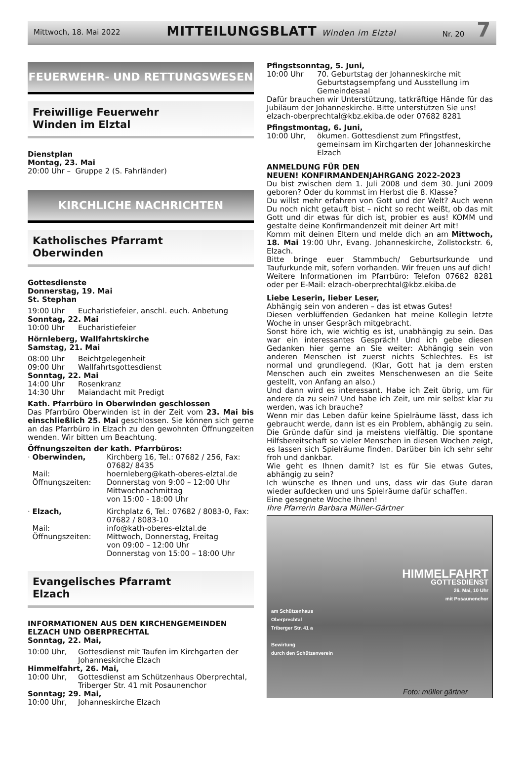Mittwoch, 18. Mai 2022 MITTEILUNGSBLATT Winden im Elztal Nr. 20 7
FEUERWEHR- UND RETTUNGSWESEN
Freiwillige Feuerwehr
Winden im Elztal
Dienstplan
Montag, 23. Mai
20:00 Uhr – Gruppe 2 (S. Fahrländer)
KIRCHLICHE NACHRICHTEN
Katholisches Pfarramt
Oberwinden
Gottesdienste
Donnerstag, 19. Mai
St. Stephan
19:00 Uhr Eucharistiefeier, anschl. euch. Anbetung
Sonntag, 22. Mai
10:00 Uhr Eucharistiefeier
Hörnleberg, Wallfahrtskirche
Samstag, 21. Mai
08:00 Uhr Beichtgelegenheit
09:00 Uhr Wallfahrtsgottesdienst
Sonntag, 22. Mai
14:00 Uhr Rosenkranz
14:30 Uhr Maiandacht mit Predigt
Kath. Pfarrbüro in Oberwinden geschlossen
Das Pfarrbüro Oberwinden ist in der Zeit vom 23. Mai bis einschließlich 25. Mai geschlossen. Sie können sich gerne an das Pfarrbüro in Elzach zu den gewohnten Öffnungzeiten wenden. Wir bitten um Beachtung.
Öffnungszeiten der kath. Pfarrbüros:
· Oberwinden, Kirchberg 16, Tel.: 07682 / 256, Fax: 07682/ 8435
Mail: hoernleberg@kath-oberes-elztal.de
Öffnungszeiten: Donnerstag von 9:00 – 12:00 Uhr
Mittwochnachmittag
von 15:00 - 18:00 Uhr
· Elzach, Kirchplatz 6, Tel.: 07682 / 8083-0, Fax: 07682 / 8083-10
Mail: info@kath-oberes-elztal.de
Öffnungszeiten: Mittwoch, Donnerstag, Freitag
von 09:00 – 12:00 Uhr
Donnerstag von 15:00 – 18:00 Uhr
Evangelisches Pfarramt
Elzach
INFORMATIONEN AUS DEN KIRCHENGEMEINDEN ELZACH UND OBERPRECHTAL
Sonntag, 22. Mai,
10:00 Uhr, Gottesdienst mit Taufen im Kirchgarten der Johanneskirche Elzach
Himmelfahrt, 26. Mai,
10:00 Uhr, Gottesdienst am Schützenhaus Oberprechtal, Triberger Str. 41 mit Posaunenchor
Sonntag; 29. Mai,
10:00 Uhr, Johanneskirche Elzach
Pfingstsonntag, 5. Juni,
10:00 Uhr 70. Geburtstag der Johanneskirche mit Geburtstagsempfang und Ausstellung im Gemeindesaal
Dafür brauchen wir Unterstützung, tatkräftige Hände für das Jubiläum der Johanneskirche. Bitte unterstützen Sie uns!
elzach-oberprechtal@kbz.ekiba.de oder 07682 8281
Pfingstmontag, 6. Juni,
10:00 Uhr, ökumen. Gottesdienst zum Pfingstfest, gemeinsam im Kirchgarten der Johanneskirche Elzach
ANMELDUNG FÜR DEN
NEUEN! KONFIRMANDENJAHRGANG 2022-2023
Du bist zwischen dem 1. Juli 2008 und dem 30. Juni 2009 geboren? Oder du kommst im Herbst die 8. Klasse?
Du willst mehr erfahren von Gott und der Welt? Auch wenn Du noch nicht getauft bist – nicht so recht weißt, ob das mit Gott und dir etwas für dich ist, probier es aus! KOMM und gestalte deine Konfirmandenzeit mit deiner Art mit!
Komm mit deinen Eltern und melde dich an am Mittwoch, 18. Mai 19:00 Uhr, Evang. Johanneskirche, Zollstockstr. 6, Elzach.
Bitte bringe euer Stammbuch/ Geburtsurkunde und Taufurkunde mit, sofern vorhanden. Wir freuen uns auf dich!
Weitere Informationen im Pfarrbüro: Telefon 07682 8281 oder per E-Mail: elzach-oberprechtal@kbz.ekiba.de
Liebe Leserin, lieber Leser,
Abhängig sein von anderen – das ist etwas Gutes!
Diesen verblüffenden Gedanken hat meine Kollegin letzte Woche in unser Gespräch mitgebracht.
Sonst höre ich, wie wichtig es ist, unabhängig zu sein. Das war ein interessantes Gespräch! Und ich gebe diesen Gedanken hier gerne an Sie weiter: Abhängig sein von anderen Menschen ist zuerst nichts Schlechtes. Es ist normal und grundlegend. (Klar, Gott hat ja dem ersten Menschen auch ein zweites Menschenwesen an die Seite gestellt, von Anfang an also.)
Und dann wird es interessant. Habe ich Zeit übrig, um für andere da zu sein? Und habe ich Zeit, um mir selbst klar zu werden, was ich brauche?
Wenn mir das Leben dafür keine Spielräume lässt, dass ich gebraucht werde, dann ist es ein Problem, abhängig zu sein. Die Gründe dafür sind ja meistens vielfältig. Die spontane Hilfsbereitschaft so vieler Menschen in diesen Wochen zeigt, es lassen sich Spielräume finden. Darüber bin ich sehr sehr froh und dankbar.
Wie geht es Ihnen damit? Ist es für Sie etwas Gutes, abhängig zu sein?
Ich wünsche es Ihnen und uns, dass wir das Gute daran wieder aufdecken und uns Spielräume dafür schaffen.
Eine gesegnete Woche Ihnen!
Ihre Pfarrerin Barbara Müller-Gärtner
HIMMELFAHRT
GOTTESDIENST
26. Mai, 10 Uhr
mit Posaunenchor
am Schützenhaus
Oberprechtal
Triberger Str. 41 a
Bewirtung
durch den Schützenverein
Foto: müller gärtner